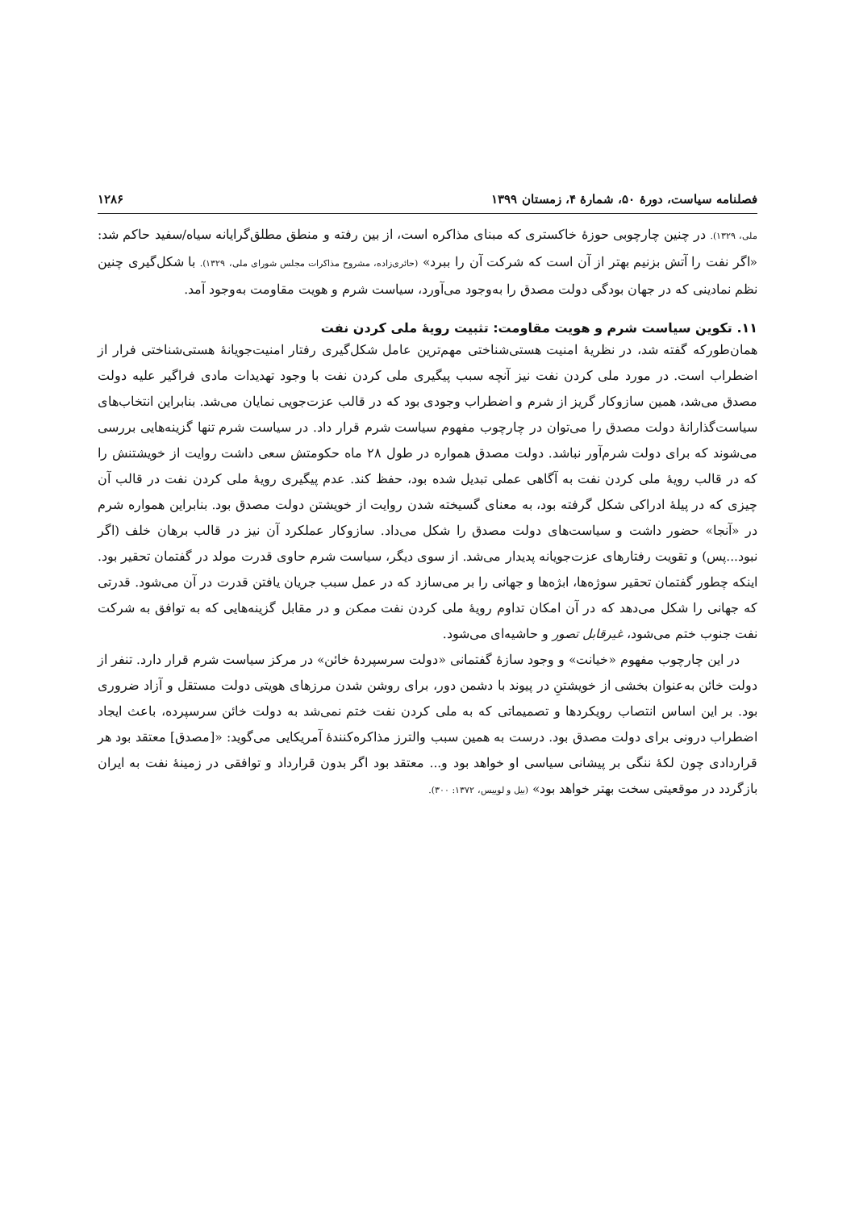فصلنامه سیاست، دورهٔ ۵۰، شمارهٔ ۴، زمستان ۱۳۹۹ ۱۲۸۶
ملی، ۱۳۲۹). در چنین چارچوبی حوزهٔ خاکستری که مبنای مذاکره است، از بین رفته و منطق مطلق‌گرایانه سیاه/سفید حاکم شد: «اگر نفت را آتش بزنیم بهتر از آن است که شرکت آن را ببرد» (حائری‌زاده، مشروح مذاکرات مجلس شورای ملی، ۱۳۲۹). با شکل‌گیری چنین نظم نمادینی که در جهان بودگی دولت مصدق را به‌وجود می‌آورد، سیاست شرم و هویت مقاومت به‌وجود آمد.
۱۱. تکوین سیاست شرم و هویت مقاومت: تثبیت رویهٔ ملی کردن نفت
همان‌طورکه گفته شد، در نظریهٔ امنیت هستی‌شناختی مهم‌ترین عامل شکل‌گیری رفتار امنیت‌جویانهٔ هستی‌شناختی فرار از اضطراب است. در مورد ملی کردن نفت نیز آنچه سبب پیگیری ملی کردن نفت با وجود تهدیدات مادی فراگیر علیه دولت مصدق می‌شد، همین سازوکار گریز از شرم و اضطراب وجودی بود که در قالب عزت‌جویی نمایان می‌شد. بنابراین انتخاب‌های سیاست‌گذارانهٔ دولت مصدق را می‌توان در چارچوب مفهوم سیاست شرم قرار داد. در سیاست شرم تنها گزینه‌هایی بررسی می‌شوند که برای دولت شرم‌آور نباشد. دولت مصدق همواره در طول ۲۸ ماه حکومتش سعی داشت روایت از خویشتنش را که در قالب رویهٔ ملی کردن نفت به آگاهی عملی تبدیل شده بود، حفظ کند. عدم پیگیری رویهٔ ملی کردن نفت در قالب آن چیزی که در پیلهٔ ادراکی شکل گرفته بود، به معنای گسیخته شدن روایت از خویشتن دولت مصدق بود. بنابراین همواره شرم در «آنجا» حضور داشت و سیاست‌های دولت مصدق را شکل می‌داد. سازوکار عملکرد آن نیز در قالب برهان خلف (اگر نبود...پس) و تقویت رفتارهای عزت‌جویانه پدیدار می‌شد. از سوی دیگر، سیاست شرم حاوی قدرت مولد در گفتمان تحقیر بود. اینکه چطور گفتمان تحقیر سوژه‌ها، ابژه‌ها و جهانی را بر می‌سازد که در عمل سبب جریان یافتن قدرت در آن می‌شود. قدرتی که جهانی را شکل می‌دهد که در آن امکان تداوم رویهٔ ملی کردن نفت ممکن و در مقابل گزینه‌هایی که به توافق به شرکت نفت جنوب ختم می‌شود، غیرقابل تصور و حاشیه‌ای می‌شود.
در این چارچوب مفهوم «خیانت» و وجود سازهٔ گفتمانی «دولت سرسپردهٔ خائن» در مرکز سیاست شرم قرار دارد. تنفر از دولت خائن به‌عنوان بخشی از خویشتنِ در پیوند با دشمن دور، برای روشن شدن مرزهای هویتی دولت مستقل و آزاد ضروری بود. بر این اساس انتصاب رویکردها و تصمیماتی که به ملی کردن نفت ختم نمی‌شد به دولت خائن سرسپرده، باعث ایجاد اضطراب درونی برای دولت مصدق بود. درست به همین سبب والترز مذاکره‌کنندهٔ آمریکایی می‌گوید: «[مصدق] معتقد بود هر قراردادی چون لکهٔ ننگی بر پیشانی سیاسی او خواهد بود و... معتقد بود اگر بدون قرارداد و توافقی در زمینهٔ نفت به ایران بازگردد در موقعیتی سخت بهتر خواهد بود» (بیل و لوییس، ۱۳۷۲: ۳۰۰).